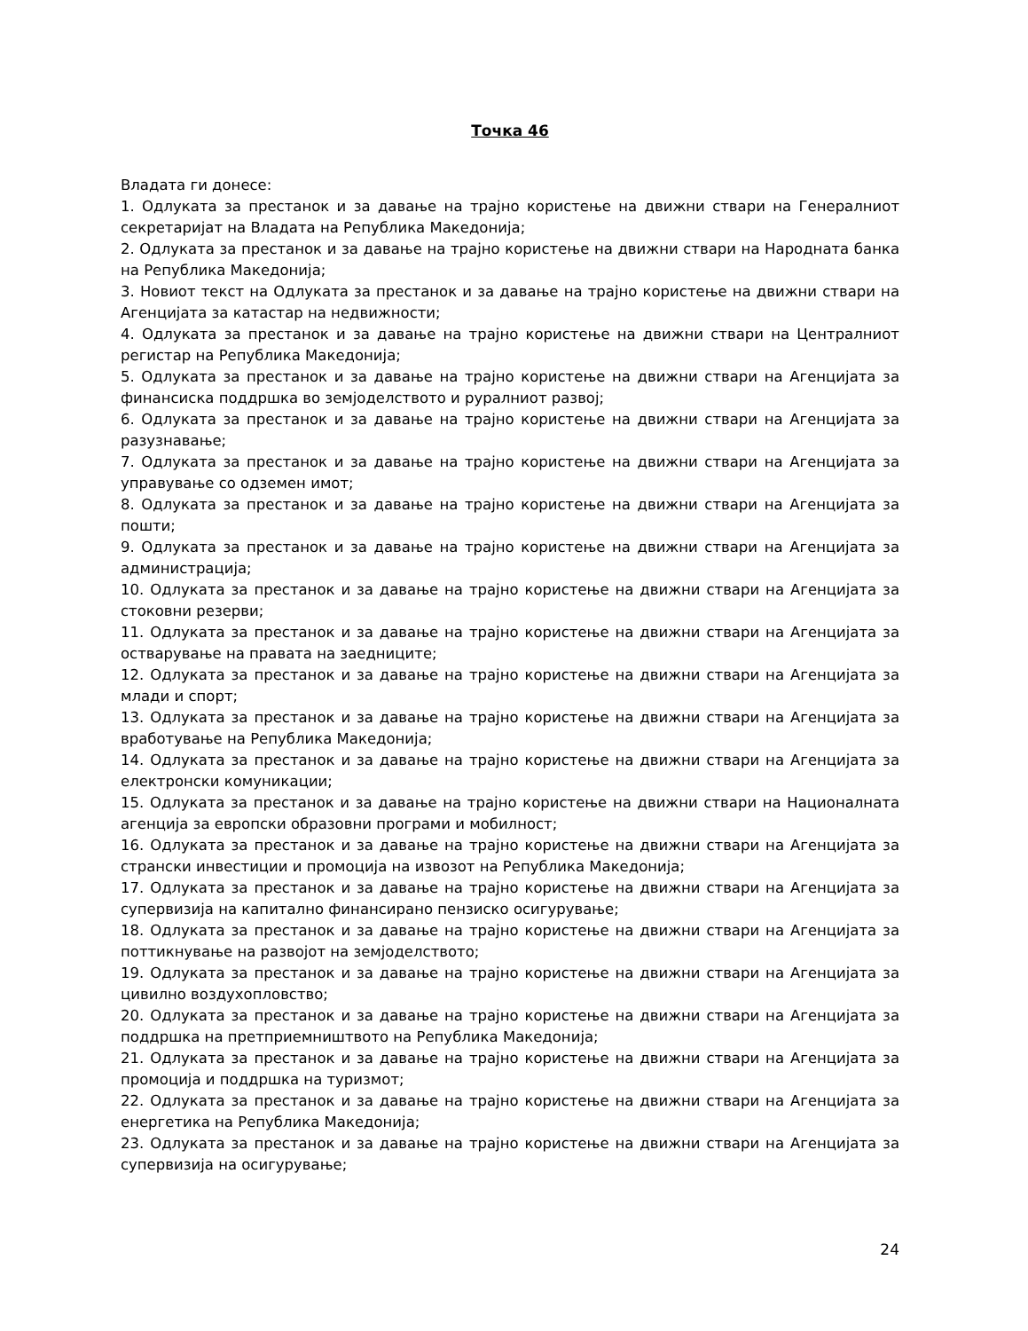Точка 46
Владата ги донесе:
1. Одлуката за престанок и за давање на трајно користење на движни ствари на Генералниот секретаријат на Владата на Република Македонија;
2. Одлуката за престанок и за давање на трајно користење на движни ствари на Народната банка на Република Македонија;
3. Новиот текст на Одлуката за престанок и за давање на трајно користење на движни ствари на Агенцијата за катастар на недвижности;
4. Одлуката за престанок и за давање на трајно користење на движни ствари на Централниот регистар на Република Македонија;
5. Одлуката за престанок и за давање на трајно користење на движни ствари на Агенцијата за финансиска поддршка во земјоделството и руралниот развој;
6. Одлуката за престанок и за давање на трајно користење на движни ствари на Агенцијата за разузнавање;
7. Одлуката за престанок и за давање на трајно користење на движни ствари на Агенцијата за управување со одземен имот;
8. Одлуката за престанок и за давање на трајно користење на движни ствари на Агенцијата за пошти;
9. Одлуката за престанок и за давање на трајно користење на движни ствари на Агенцијата за администрација;
10. Одлуката за престанок и за давање на трајно користење на движни ствари на Агенцијата за стоковни резерви;
11. Одлуката за престанок и за давање на трајно користење на движни ствари на Агенцијата за остварување на правата на заедниците;
12. Одлуката за престанок и за давање на трајно користење на движни ствари на Агенцијата за млади и спорт;
13. Одлуката за престанок и за давање на трајно користење на движни ствари на Агенцијата за вработување на Република Македонија;
14. Одлуката за престанок и за давање на трајно користење на движни ствари на Агенцијата за електронски комуникации;
15. Одлуката за престанок и за давање на трајно користење на движни ствари на Националната агенција за европски образовни програми и мобилност;
16. Одлуката за престанок и за давање на трајно користење на движни ствари на Агенцијата за странски инвестиции и промоција на извозот на Република Македонија;
17. Одлуката за престанок и за давање на трајно користење на движни ствари на Агенцијата за супервизија на капитално финансирано пензиско осигурување;
18. Одлуката за престанок и за давање на трајно користење на движни ствари на Агенцијата за поттикнување на развојот на земјоделството;
19. Одлуката за престанок и за давање на трајно користење на движни ствари на Агенцијата за цивилно воздухопловство;
20. Одлуката за престанок и за давање на трајно користење на движни ствари на Агенцијата за поддршка на претприемништвото на Република Македонија;
21. Одлуката за престанок и за давање на трајно користење на движни ствари на Агенцијата за промоција и поддршка на туризмот;
22. Одлуката за престанок и за давање на трајно користење на движни ствари на Агенцијата за енергетика на Република Македонија;
23. Одлуката за престанок и за давање на трајно користење на движни ствари на Агенцијата за супервизија на осигурување;
24